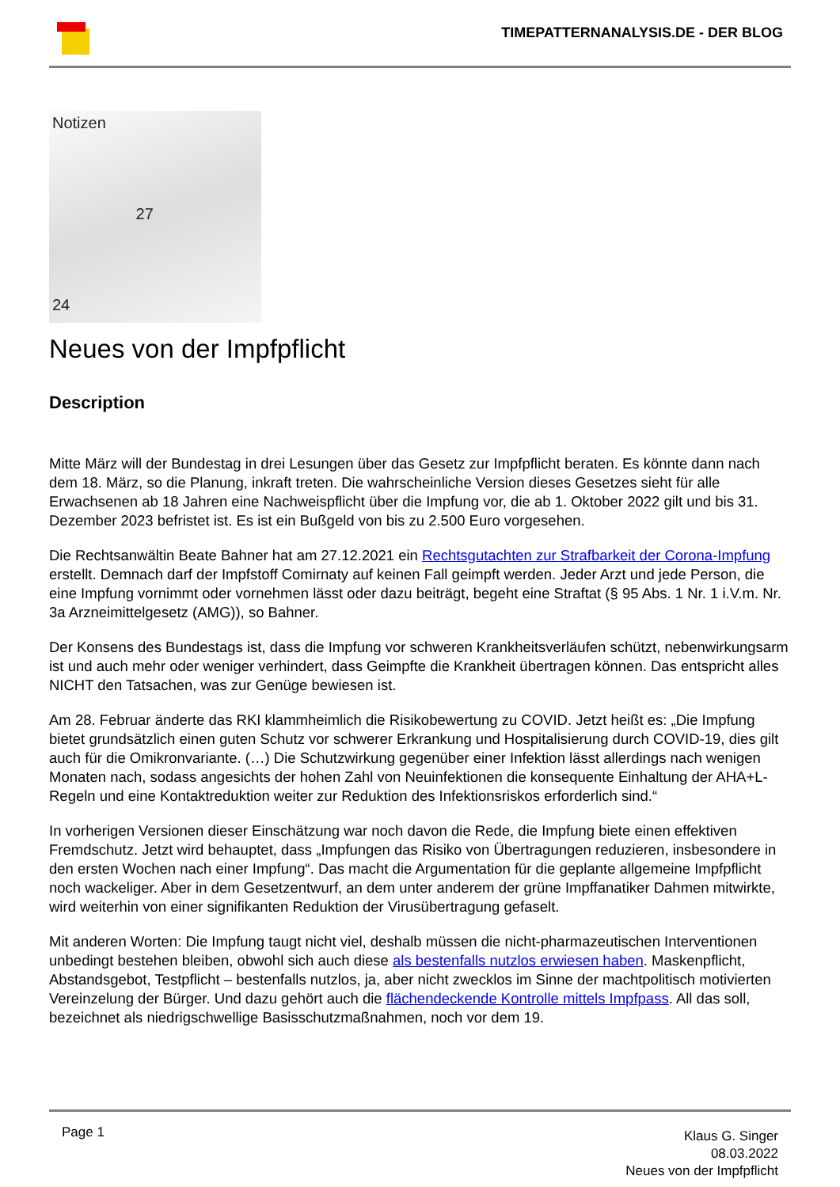TIMEPATTERNANALYSIS.DE - DER BLOG
Notizen
27
24
Neues von der Impfpflicht
Description
Mitte März will der Bundestag in drei Lesungen über das Gesetz zur Impfpflicht beraten. Es könnte dann nach dem 18. März, so die Planung, inkraft treten. Die wahrscheinliche Version dieses Gesetzes sieht für alle Erwachsenen ab 18 Jahren eine Nachweispflicht über die Impfung vor, die ab 1. Oktober 2022 gilt und bis 31. Dezember 2023 befristet ist. Es ist ein Bußgeld von bis zu 2.500 Euro vorgesehen.
Die Rechtsanwältin Beate Bahner hat am 27.12.2021 ein Rechtsgutachten zur Strafbarkeit der Corona-Impfung erstellt. Demnach darf der Impfstoff Comirnaty auf keinen Fall geimpft werden. Jeder Arzt und jede Person, die eine Impfung vornimmt oder vornehmen lässt oder dazu beiträgt, begeht eine Straftat (§ 95 Abs. 1 Nr. 1 i.V.m. Nr. 3a Arzneimittelgesetz (AMG)), so Bahner.
Der Konsens des Bundestags ist, dass die Impfung vor schweren Krankheitsverläufen schützt, nebenwirkungsarm ist und auch mehr oder weniger verhindert, dass Geimpfte die Krankheit übertragen können. Das entspricht alles NICHT den Tatsachen, was zur Genüge bewiesen ist.
Am 28. Februar änderte das RKI klammheimlich die Risikobewertung zu COVID. Jetzt heißt es: „Die Impfung bietet grundsätzlich einen guten Schutz vor schwerer Erkrankung und Hospitalisierung durch COVID-19, dies gilt auch für die Omikronvariante. (…) Die Schutzwirkung gegenüber einer Infektion lässt allerdings nach wenigen Monaten nach, sodass angesichts der hohen Zahl von Neuinfektionen die konsequente Einhaltung der AHA+L-Regeln und eine Kontaktreduktion weiter zur Reduktion des Infektionsriskos erforderlich sind.“
In vorherigen Versionen dieser Einschätzung war noch davon die Rede, die Impfung biete einen effektiven Fremdschutz. Jetzt wird behauptet, dass „Impfungen das Risiko von Übertragungen reduzieren, insbesondere in den ersten Wochen nach einer Impfung“. Das macht die Argumentation für die geplante allgemeine Impfpflicht noch wackeliger. Aber in dem Gesetzentwurf, an dem unter anderem der grüne Impffanatiker Dahmen mitwirkte, wird weiterhin von einer signifikanten Reduktion der Virusübertragung gefaselt.
Mit anderen Worten: Die Impfung taugt nicht viel, deshalb müssen die nicht-pharmazeutischen Interventionen unbedingt bestehen bleiben, obwohl sich auch diese als bestenfalls nutzlos erwiesen haben. Maskenpflicht, Abstandsgebot, Testpflicht – bestenfalls nutzlos, ja, aber nicht zwecklos im Sinne der machtpolitisch motivierten Vereinzelung der Bürger. Und dazu gehört auch die flächendeckende Kontrolle mittels Impfpass. All das soll, bezeichnet als niedrigschwellige Basisschutzmaßnahmen, noch vor dem 19.
Page 1
Klaus G. Singer
08.03.2022
Neues von der Impfpflicht